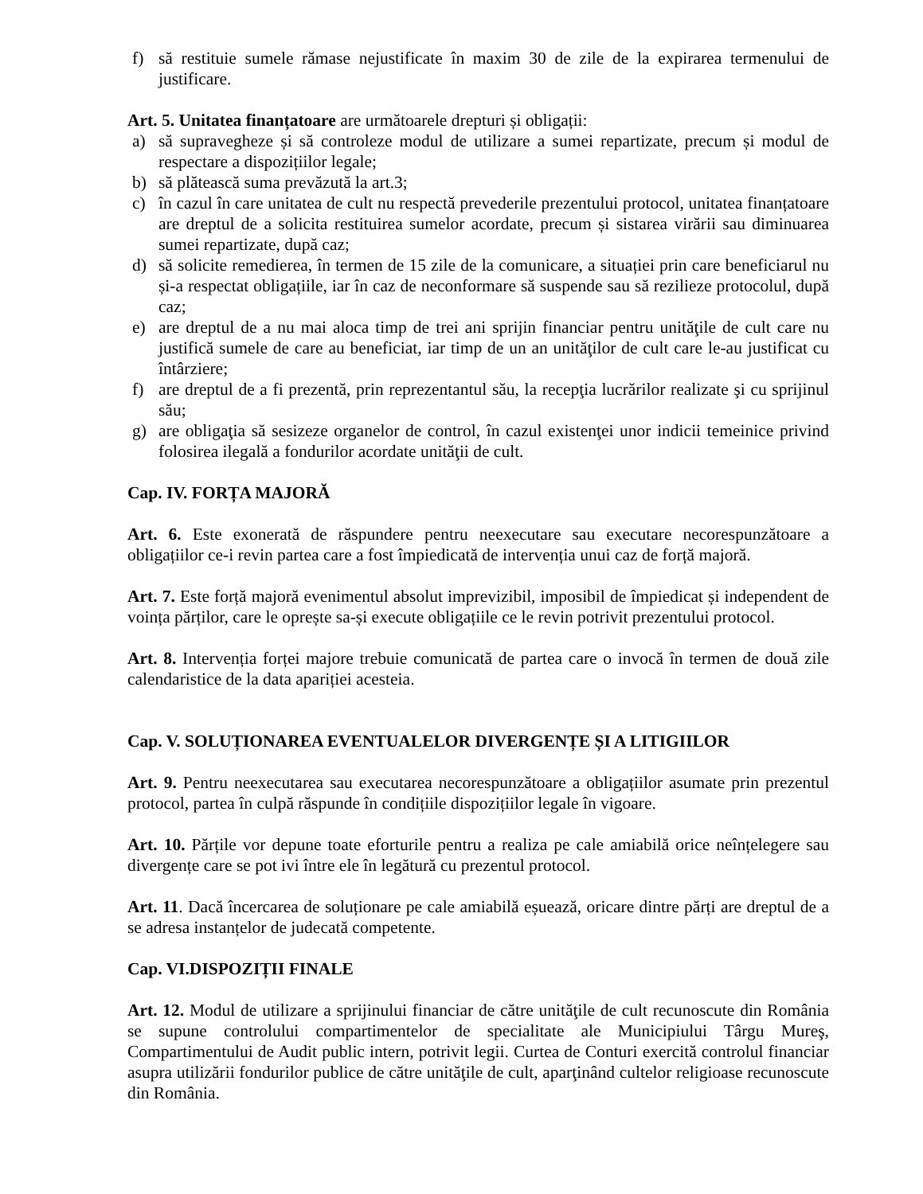f) să restituie sumele rămase nejustificate în maxim 30 de zile de la expirarea termenului de justificare.
Art. 5. Unitatea finanțatoare are următoarele drepturi și obligații:
a) să supravegheze și să controleze modul de utilizare a sumei repartizate, precum și modul de respectare a dispozițiilor legale;
b) să plătească suma prevăzută la art.3;
c) în cazul în care unitatea de cult nu respectă prevederile prezentului protocol, unitatea finanțatoare are dreptul de a solicita restituirea sumelor acordate, precum și sistarea virării sau diminuarea sumei repartizate, după caz;
d) să solicite remedierea, în termen de 15 zile de la comunicare, a situației prin care beneficiarul nu și-a respectat obligațiile, iar în caz de neconformare să suspende sau să rezilieze protocolul, după caz;
e) are dreptul de a nu mai aloca timp de trei ani sprijin financiar pentru unităţile de cult care nu justifică sumele de care au beneficiat, iar timp de un an unităţilor de cult care le-au justificat cu întârziere;
f) are dreptul de a fi prezentă, prin reprezentantul său, la recepţia lucrărilor realizate şi cu sprijinul său;
g) are obligaţia să sesizeze organelor de control, în cazul existenţei unor indicii temeinice privind folosirea ilegală a fondurilor acordate unităţii de cult.
Cap. IV. FORȚA MAJORĂ
Art. 6. Este exonerată de răspundere pentru neexecutare sau executare necorespunzătoare a obligațiilor ce-i revin partea care a fost împiedicată de intervenția unui caz de forță majoră.
Art. 7. Este forță majoră evenimentul absolut imprevizibil, imposibil de împiedicat și independent de voința părților, care le oprește sa-și execute obligațiile ce le revin potrivit prezentului protocol.
Art. 8. Intervenția forței majore trebuie comunicată de partea care o invocă în termen de două zile calendaristice de la data apariției acesteia.
Cap. V. SOLUȚIONAREA EVENTUALELOR DIVERGENȚE ȘI A LITIGIILOR
Art. 9. Pentru neexecutarea sau executarea necorespunzătoare a obligațiilor asumate prin prezentul protocol, partea în culpă răspunde în condițiile dispozițiilor legale în vigoare.
Art. 10. Părțile vor depune toate eforturile pentru a realiza pe cale amiabilă orice neînțelegere sau divergențe care se pot ivi între ele în legătură cu prezentul protocol.
Art. 11. Dacă încercarea de soluționare pe cale amiabilă eșuează, oricare dintre părți are dreptul de a se adresa instanțelor de judecată competente.
Cap. VI.DISPOZIȚII FINALE
Art. 12. Modul de utilizare a sprijinului financiar de către unităţile de cult recunoscute din România se supune controlului compartimentelor de specialitate ale Municipiului Târgu Mureş, Compartimentului de Audit public intern, potrivit legii. Curtea de Conturi exercită controlul financiar asupra utilizării fondurilor publice de către unităţile de cult, aparţinând cultelor religioase recunoscute din România.